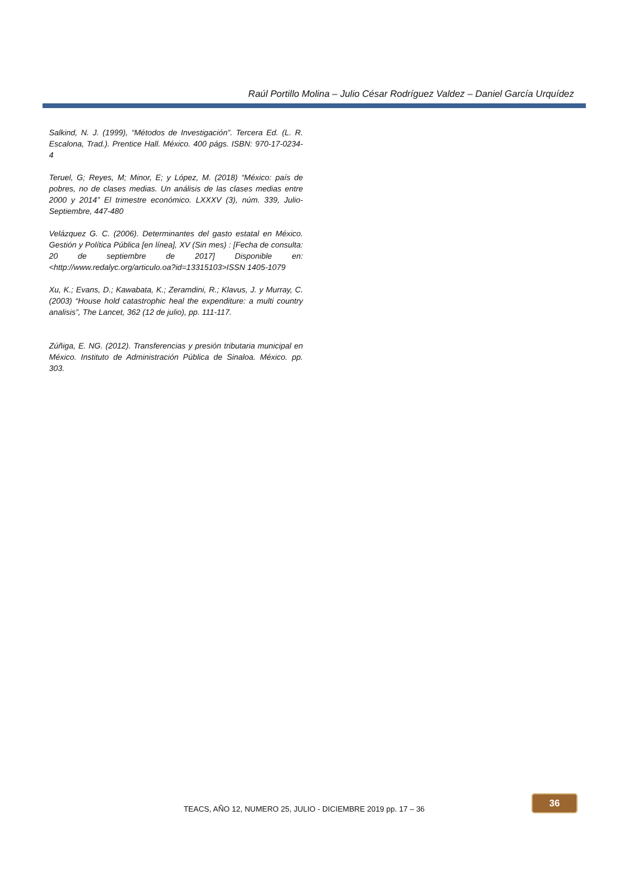Raúl Portillo Molina – Julio César Rodríguez Valdez – Daniel García Urquídez
Salkind, N. J. (1999), “Métodos de Investigación”. Tercera Ed. (L. R. Escalona, Trad.). Prentice Hall. México. 400 págs. ISBN: 970-17-0234-4
Teruel, G; Reyes, M; Minor, E; y López, M. (2018) “México: país de pobres, no de clases medias. Un análisis de las clases medias entre 2000 y 2014” El trimestre económico. LXXXV (3), núm. 339, Julio-Septiembre, 447-480
Velázquez G. C. (2006). Determinantes del gasto estatal en México. Gestión y Política Pública [en línea], XV (Sin mes) : [Fecha de consulta: 20 de septiembre de 2017] Disponible en:<http://www.redalyc.org/articulo.oa?id=13315103>ISSN 1405-1079
Xu, K.; Evans, D.; Kawabata, K.; Zeramdini, R.; Klavus, J. y Murray, C. (2003) “House hold catastrophic heal the expenditure: a multi country analisis”, The Lancet, 362 (12 de julio), pp. 111-117.
Zúñiga, E. NG. (2012). Transferencias y presión tributaria municipal en México. Instituto de Administración Pública de Sinaloa. México. pp. 303.
TEACS, AÑO 12, NUMERO 25, JULIO - DICIEMBRE 2019 pp. 17 – 36
36